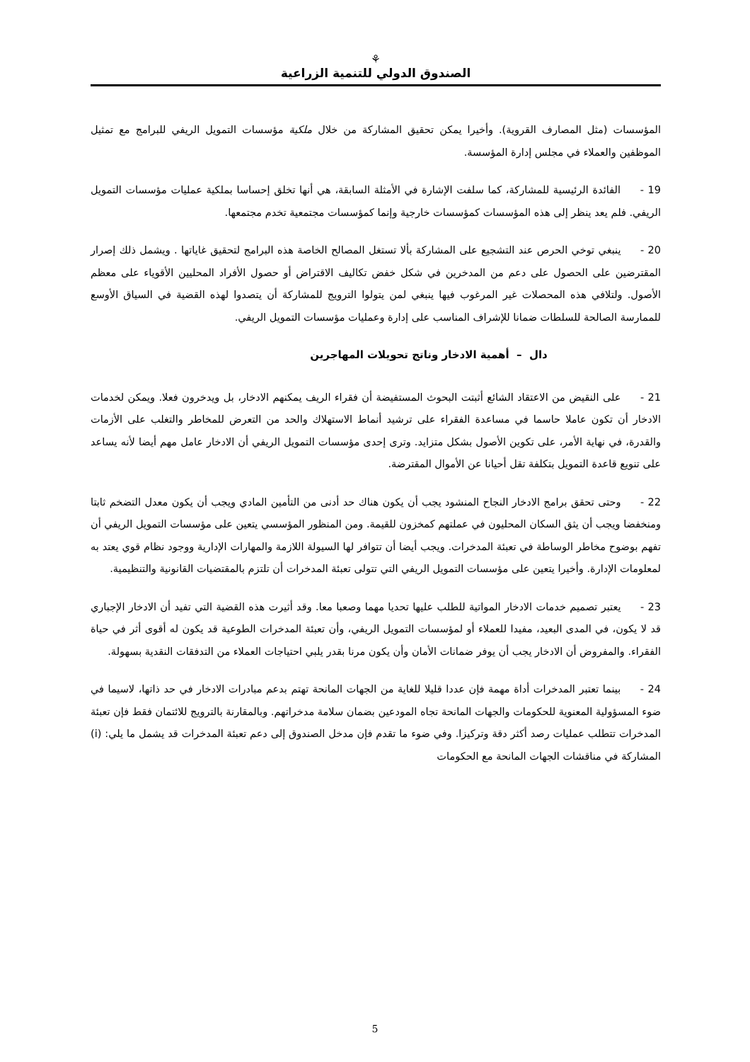⚘
الصندوق الدولي للتنمية الزراعية
المؤسسات (مثل المصارف القروية). وأخيرا يمكن تحقيق المشاركة من خلال ملكية مؤسسات التمويل الريفي للبرامج مع تمثيل الموظفين والعملاء في مجلس إدارة المؤسسة.
19 - الفائدة الرئيسية للمشاركة، كما سلفت الإشارة في الأمثلة السابقة، هي أنها تخلق إحساسا بملكية عمليات مؤسسات التمويل الريفي. فلم يعد ينظر إلى هذه المؤسسات كمؤسسات خارجية وإنما كمؤسسات مجتمعية تخدم مجتمعها.
20 - ينبغي توخي الحرص عند التشجيع على المشاركة بألا تستغل المصالح الخاصة هذه البرامج لتحقيق غاياتها . ويشمل ذلك إصرار المقترضين على الحصول على دعم من المدخرين في شكل خفض تكاليف الاقتراض أو حصول الأفراد المحليين الأقوياء على معظم الأصول. ولتلافي هذه المحصلات غير المرغوب فيها ينبغي لمن يتولوا الترويج للمشاركة أن يتصدوا لهذه القضية في السياق الأوسع للممارسة الصالحة للسلطات ضمانا للإشراف المناسب على إدارة وعمليات مؤسسات التمويل الريفي.
دال – أهمية الادخار وناتج تحويلات المهاجرين
21 - على النقيض من الاعتقاد الشائع أثبتت البحوث المستفيضة أن فقراء الريف يمكنهم الادخار، بل ويدخرون فعلا. ويمكن لخدمات الادخار أن تكون عاملا حاسما في مساعدة الفقراء على ترشيد أنماط الاستهلاك والحد من التعرض للمخاطر والتغلب على الأزمات والقدرة، في نهاية الأمر، على تكوين الأصول بشكل متزايد. وترى إحدى مؤسسات التمويل الريفي أن الادخار عامل مهم أيضا لأنه يساعد على تنويع قاعدة التمويل بتكلفة تقل أحيانا عن الأموال المقترضة.
22 - وحتى تحقق برامج الادخار النجاح المنشود يجب أن يكون هناك حد أدنى من التأمين المادي ويجب أن يكون معدل التضخم ثابتا ومنخفضا ويجب أن يثق السكان المحليون في عملتهم كمخزون للقيمة. ومن المنظور المؤسسي يتعين على مؤسسات التمويل الريفي أن تفهم بوضوح مخاطر الوساطة في تعبئة المدخرات. ويجب أيضا أن تتوافر لها السيولة اللازمة والمهارات الإدارية ووجود نظام قوي يعتد به لمعلومات الإدارة. وأخيرا يتعين على مؤسسات التمويل الريفي التي تتولى تعبئة المدخرات أن تلتزم بالمقتضيات القانونية والتنظيمية.
23 - يعتبر تصميم خدمات الادخار المواتية للطلب عليها تحديا مهما وصعبا معا. وقد أثيرت هذه القضية التي تفيد أن الادخار الإجباري قد لا يكون، في المدى البعيد، مفيدا للعملاء أو لمؤسسات التمويل الريفي، وأن تعبئة المدخرات الطوعية قد يكون له أقوى أثر في حياة الفقراء. والمفروض أن الادخار يجب أن يوفر ضمانات الأمان وأن يكون مرنا بقدر يلبي احتياجات العملاء من التدفقات النقدية بسهولة.
24 - بينما تعتبر المدخرات أداة مهمة فإن عددا قليلا للغاية من الجهات المانحة تهتم بدعم مبادرات الادخار في حد ذاتها، لاسيما في ضوء المسؤولية المعنوية للحكومات والجهات المانحة تجاه المودعين بضمان سلامة مدخراتهم. وبالمقارنة بالترويج للائتمان فقط فإن تعبئة المدخرات تتطلب عمليات رصد أكثر دقة وتركيزا. وفي ضوء ما تقدم فإن مدخل الصندوق إلى دعم تعبئة المدخرات قد يشمل ما يلي: (i) المشاركة في مناقشات الجهات المانحة مع الحكومات
5